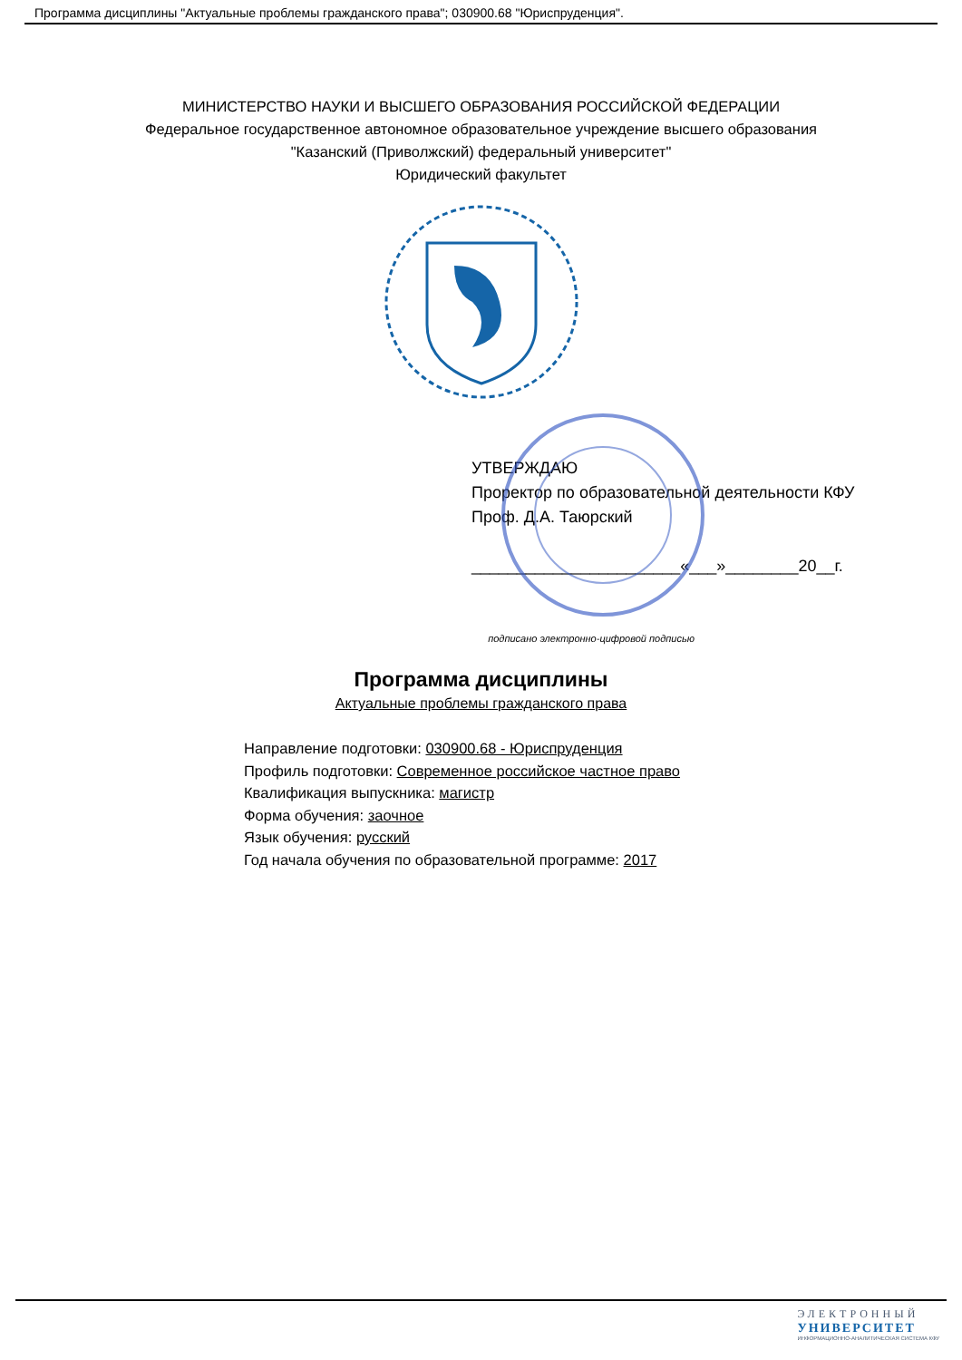Программа дисциплины "Актуальные проблемы гражданского права"; 030900.68 "Юриспруденция".
МИНИСТЕРСТВО НАУКИ И ВЫСШЕГО ОБРАЗОВАНИЯ РОССИЙСКОЙ ФЕДЕРАЦИИ
Федеральное государственное автономное образовательное учреждение высшего образования
"Казанский (Приволжский) федеральный университет"
Юридический факультет
УТВЕРЖДАЮ
Проректор по образовательной деятельности КФУ
Проф. Д.А. Таюрский
_______________________«___»________20__г.
подписано электронно-цифровой подписью
Программа дисциплины
Актуальные проблемы гражданского права
Направление подготовки: 030900.68 - Юриспруденция
Профиль подготовки: Современное российское частное право
Квалификация выпускника: магистр
Форма обучения: заочное
Язык обучения: русский
Год начала обучения по образовательной программе: 2017
ЭЛЕКТРОННЫЙ
УНИВЕРСИТЕТ
ИНФОРМАЦИОННО-АНАЛИТИЧЕСКАЯ СИСТЕМА КФУ